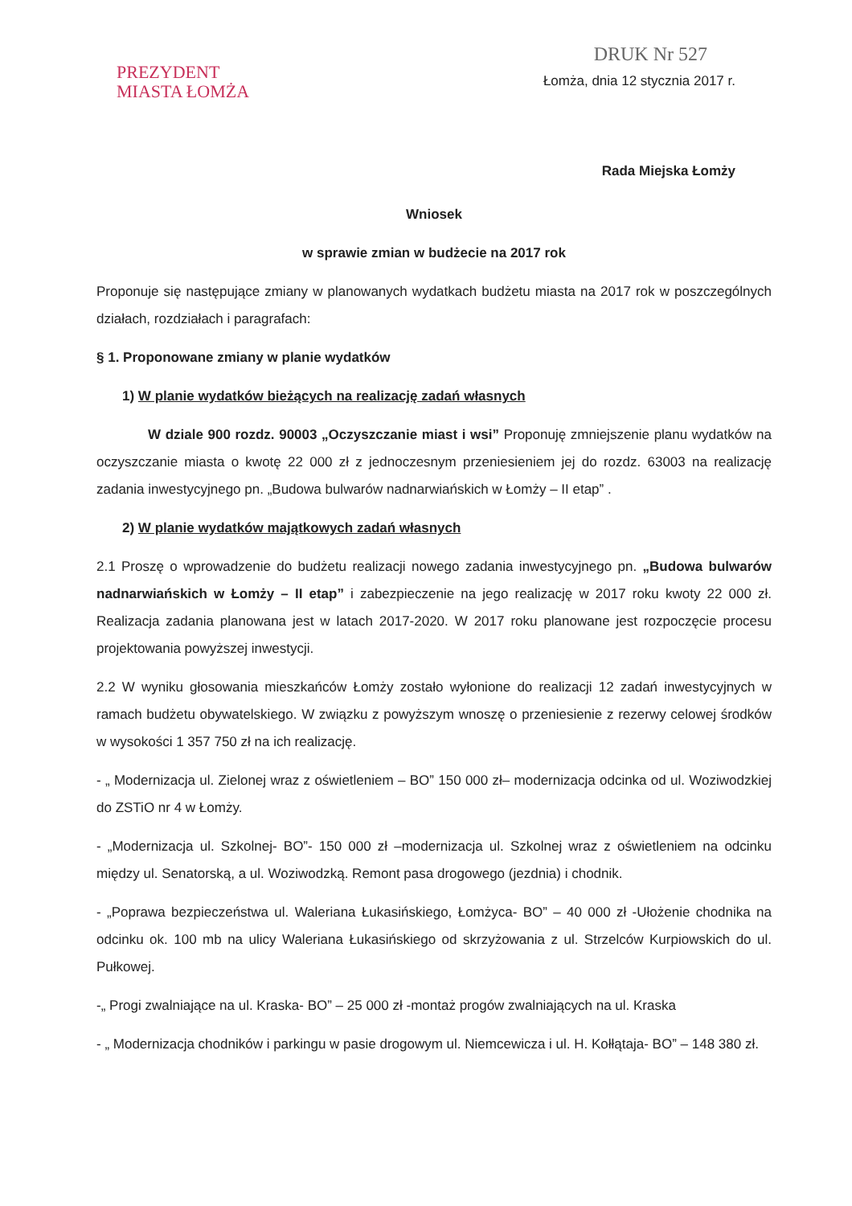PREZYDENT
MIASTA ŁOMŻA
DRUK Nr 527
Łomża, dnia 12 stycznia 2017 r.
Rada Miejska Łomży
Wniosek
w sprawie zmian w budżecie na 2017 rok
Proponuje się następujące zmiany w planowanych wydatkach budżetu miasta na 2017 rok w poszczególnych działach, rozdziałach i paragrafach:
§ 1. Proponowane zmiany w planie wydatków
1) W planie wydatków bieżących na realizację zadań własnych
W dziale 900 rozdz. 90003 „Oczyszczanie miast i wsi” Proponuję zmniejszenie planu wydatków na oczyszczanie miasta o kwotę 22 000 zł z jednoczesnym przeniesieniem jej do rozdz. 63003 na realizację zadania inwestycyjnego pn. „Budowa bulwarów nadnarwiańskich w Łomży – II etap” .
2) W planie wydatków majątkowych zadań własnych
2.1 Proszę o wprowadzenie do budżetu realizacji nowego zadania inwestycyjnego pn. „Budowa bulwarów nadnarwiańskich w Łomży – II etap” i zabezpieczenie na jego realizację w 2017 roku kwoty 22 000 zł. Realizacja zadania planowana jest w latach 2017-2020. W 2017 roku planowane jest rozpoczęcie procesu projektowania powyższej inwestycji.
2.2 W wyniku głosowania mieszkańców Łomży zostało wyłonione do realizacji 12 zadań inwestycyjnych w ramach budżetu obywatelskiego. W związku z powyższym wnoszę o przeniesienie z rezerwy celowej środków w wysokości 1 357 750 zł na ich realizację.
- „ Modernizacja ul. Zielonej wraz z oświetleniem – BO” 150 000 zł– modernizacja odcinka od ul. Woziwodzkiej do ZSTiO nr 4 w Łomży.
- „Modernizacja ul. Szkolnej- BO”- 150 000 zł –modernizacja ul. Szkolnej wraz z oświetleniem na odcinku między ul. Senatorską, a ul. Woziwodzką. Remont pasa drogowego (jezdnia) i chodnik.
- „Poprawa bezpieczeństwa ul. Waleriana Łukasińskiego, Łomżyca- BO” – 40 000 zł -Ułożenie chodnika na odcinku ok. 100 mb na ulicy Waleriana Łukasińskiego od skrzyżowania z ul. Strzelców Kurpiowskich do ul. Pułkowej.
-„ Progi zwalniające na ul. Kraska- BO” – 25 000 zł -montaż progów zwalniających na ul. Kraska
- „ Modernizacja chodników i parkingu w pasie drogowym ul. Niemcewicza i ul. H. Kołłątaja- BO” – 148 380 zł.